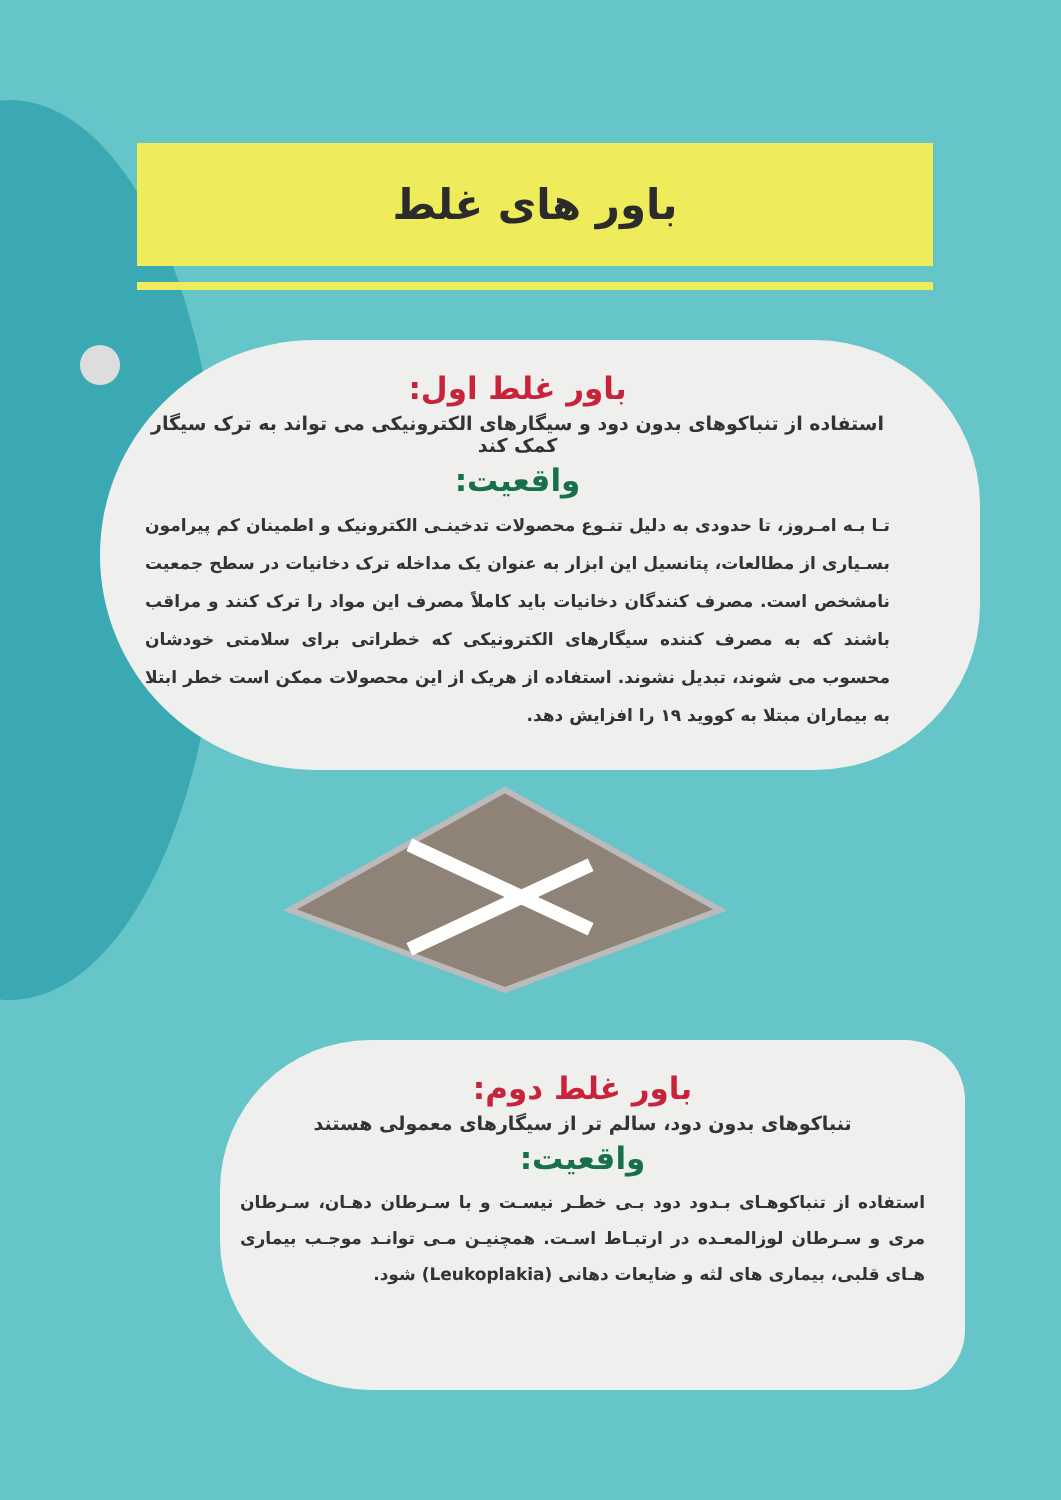باور های غلط
باور غلط اول:
استفاده از تنباکوهای بدون دود و سیگارهای الکترونیکی می تواند به ترک سیگار کمک کند
واقعیت:
تـا بـه امـروز، تا حدودی به دلیل تنـوع محصولات تدخینـی الکترونیک و اطمینان کم پیرامون بسـیاری از مطالعات، پتانسیل این ابزار به عنوان یک مداخله ترک دخانیات در سطح جمعیت نامشخص است. مصرف کنندگان دخانیات باید کاملاً مصرف این مواد را ترک کنند و مراقب باشند که به مصرف کننده سیگارهای الکترونیکی که خطراتی برای سلامتی خودشان محسوب می شوند، تبدیل نشوند. استفاده از هریک از این محصولات ممکن است خطر ابتلا به بیماران مبتلا به کووید ۱۹ را افزایش دهد.
باور غلط دوم:
تنباکوهای بدون دود، سالم تر از سیگارهای معمولی هستند
واقعیت:
استفاده از تنباکوهـای بـدود دود بـی خطـر نیسـت و با سـرطان دهـان، سـرطان مری و سـرطان لوزالمعـده در ارتبـاط اسـت. همچنیـن مـی توانـد موجـب بیماری هـای قلبی، بیماری های لثه و ضایعات دهانی (Leukoplakia) شود.